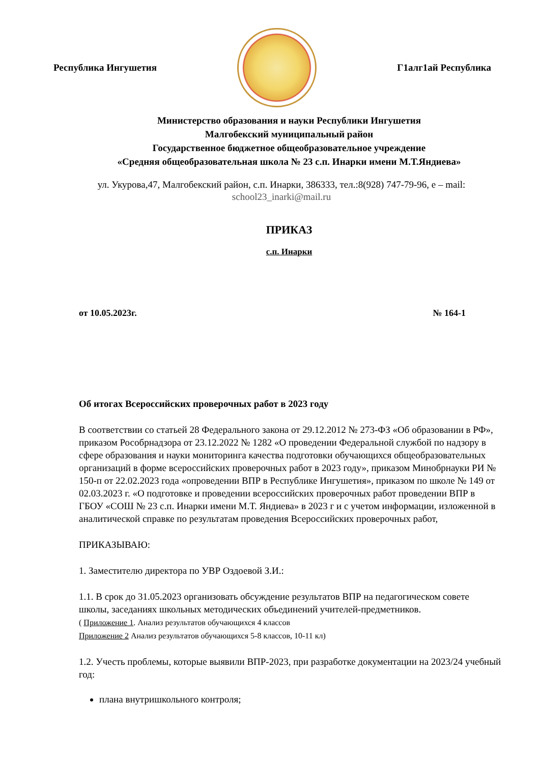Республика Ингушетия Г1алг1ай Республика
Министерство образования и науки Республики Ингушетия
Малгобекский муниципальный район
Государственное бюджетное общеобразовательное учреждение
«Средняя общеобразовательная школа № 23 с.п. Инарки имени М.Т.Яндиева»
ул. Укурова,47, Малгобекский район, с.п. Инарки, 386333, тел.:8(928) 747-79-96, е – mail:
school23_inarki@mail.ru
ПРИКАЗ
с.п. Инарки
от 10.05.2023г. № 164-1
Об итогах Всероссийских проверочных работ в 2023 году
В соответствии со статьей 28 Федерального закона от 29.12.2012 № 273-ФЗ «Об образовании в РФ», приказом Рособрнадзора от 23.12.2022 № 1282 «О проведении Федеральной службой по надзору в сфере образования и науки мониторинга качества подготовки обучающихся общеобразовательных организаций в форме всероссийских проверочных работ в 2023 году», приказом Минобрнауки РИ № 150-п от 22.02.2023 года «опроведении ВПР в Республике Ингушетия», приказом по школе № 149 от 02.03.2023 г. «О подготовке и проведении всероссийских проверочных работ проведении ВПР в ГБОУ «СОШ № 23 с.п. Инарки имени М.Т. Яндиева» в 2023 г и с учетом информации, изложенной в аналитической справке по результатам проведения Всероссийских проверочных работ,
ПРИКАЗЫВАЮ:
1. Заместителю директора по УВР Оздоевой З.И.:
1.1. В срок до 31.05.2023 организовать обсуждение результатов ВПР на педагогическом совете школы, заседаниях школьных методических объединений учителей-предметников.
( Приложение 1. Анализ результатов обучающихся 4 классов
Приложение 2 Анализ результатов обучающихся 5-8 классов, 10-11 кл)
1.2. Учесть проблемы, которые выявили ВПР-2023, при разработке документации на 2023/24 учебный год:
плана внутришкольного контроля;